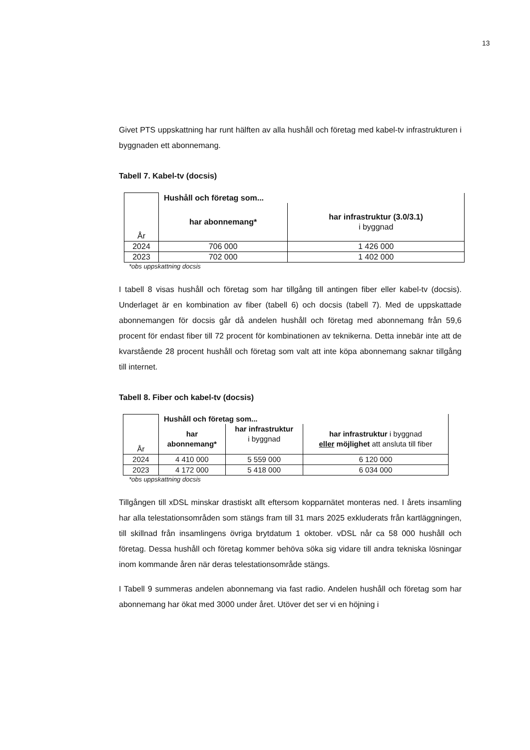13
Givet PTS uppskattning har runt hälften av alla hushåll och företag med kabel-tv infrastrukturen i byggnaden ett abonnemang.
Tabell 7. Kabel-tv (docsis)
| År | Hushåll och företag som... | |
| | har abonnemang* | har infrastruktur (3.0/3.1) i byggnad |
| 2024 | 706 000 | 1 426 000 |
| 2023 | 702 000 | 1 402 000 |
*obs uppskattning docsis
I tabell 8 visas hushåll och företag som har tillgång till antingen fiber eller kabel-tv (docsis). Underlaget är en kombination av fiber (tabell 6) och docsis (tabell 7). Med de uppskattade abonnemangen för docsis går då andelen hushåll och företag med abonnemang från 59,6 procent för endast fiber till 72 procent för kombinationen av teknikerna. Detta innebär inte att de kvarstående 28 procent hushåll och företag som valt att inte köpa abonnemang saknar tillgång till internet.
Tabell 8. Fiber och kabel-tv (docsis)
| År | Hushåll och företag som... | | |
| | har abonnemang* | har infrastruktur i byggnad | har infrastruktur i byggnad eller möjlighet att ansluta till fiber |
| 2024 | 4 410 000 | 5 559 000 | 6 120 000 |
| 2023 | 4 172 000 | 5 418 000 | 6 034 000 |
*obs uppskattning docsis
Tillgången till xDSL minskar drastiskt allt eftersom kopparnätet monteras ned. I årets insamling har alla telestationsområden som stängs fram till 31 mars 2025 exkluderats från kartläggningen, till skillnad från insamlingens övriga brytdatum 1 oktober. vDSL når ca 58 000 hushåll och företag. Dessa hushåll och företag kommer behöva söka sig vidare till andra tekniska lösningar inom kommande åren när deras telestationsområde stängs.
I Tabell 9 summeras andelen abonnemang via fast radio. Andelen hushåll och företag som har abonnemang har ökat med 3000 under året. Utöver det ser vi en höjning i